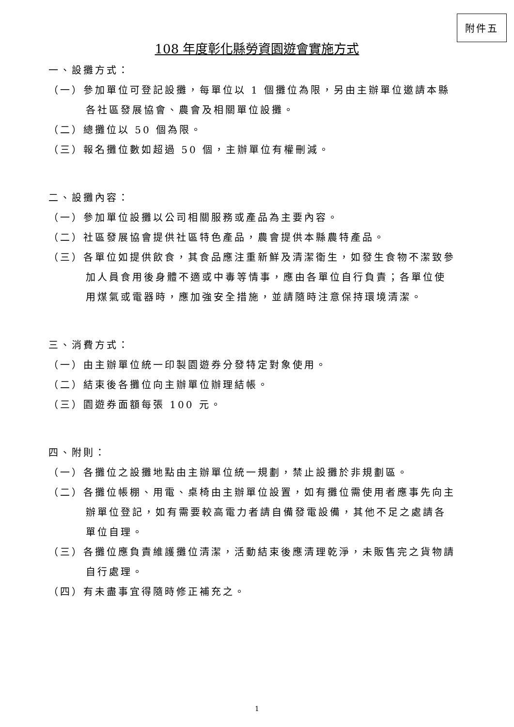附件五
108 年度彰化縣勞資園遊會實施方式
一、設攤方式：
（一）參加單位可登記設攤，每單位以 1 個攤位為限，另由主辦單位邀請本縣各社區發展協會、農會及相關單位設攤。
（二）總攤位以 50 個為限。
（三）報名攤位數如超過 50 個，主辦單位有權刪減。
二、設攤內容：
（一）參加單位設攤以公司相關服務或產品為主要內容。
（二）社區發展協會提供社區特色產品，農會提供本縣農特產品。
（三）各單位如提供飲食，其食品應注重新鮮及清潔衛生，如發生食物不潔致參加人員食用後身體不適或中毒等情事，應由各單位自行負責；各單位使用煤氣或電器時，應加強安全措施，並請隨時注意保持環境清潔。
三、消費方式：
（一）由主辦單位統一印製園遊券分發特定對象使用。
（二）結束後各攤位向主辦單位辦理結帳。
（三）園遊券面額每張 100 元。
四、附則：
（一）各攤位之設攤地點由主辦單位統一規劃，禁止設攤於非規劃區。
（二）各攤位帳棚、用電、桌椅由主辦單位設置，如有攤位需使用者應事先向主辦單位登記，如有需要較高電力者請自備發電設備，其他不足之處請各單位自理。
（三）各攤位應負責維護攤位清潔，活動結束後應清理乾淨，未販售完之貨物請自行處理。
（四）有未盡事宜得隨時修正補充之。
1